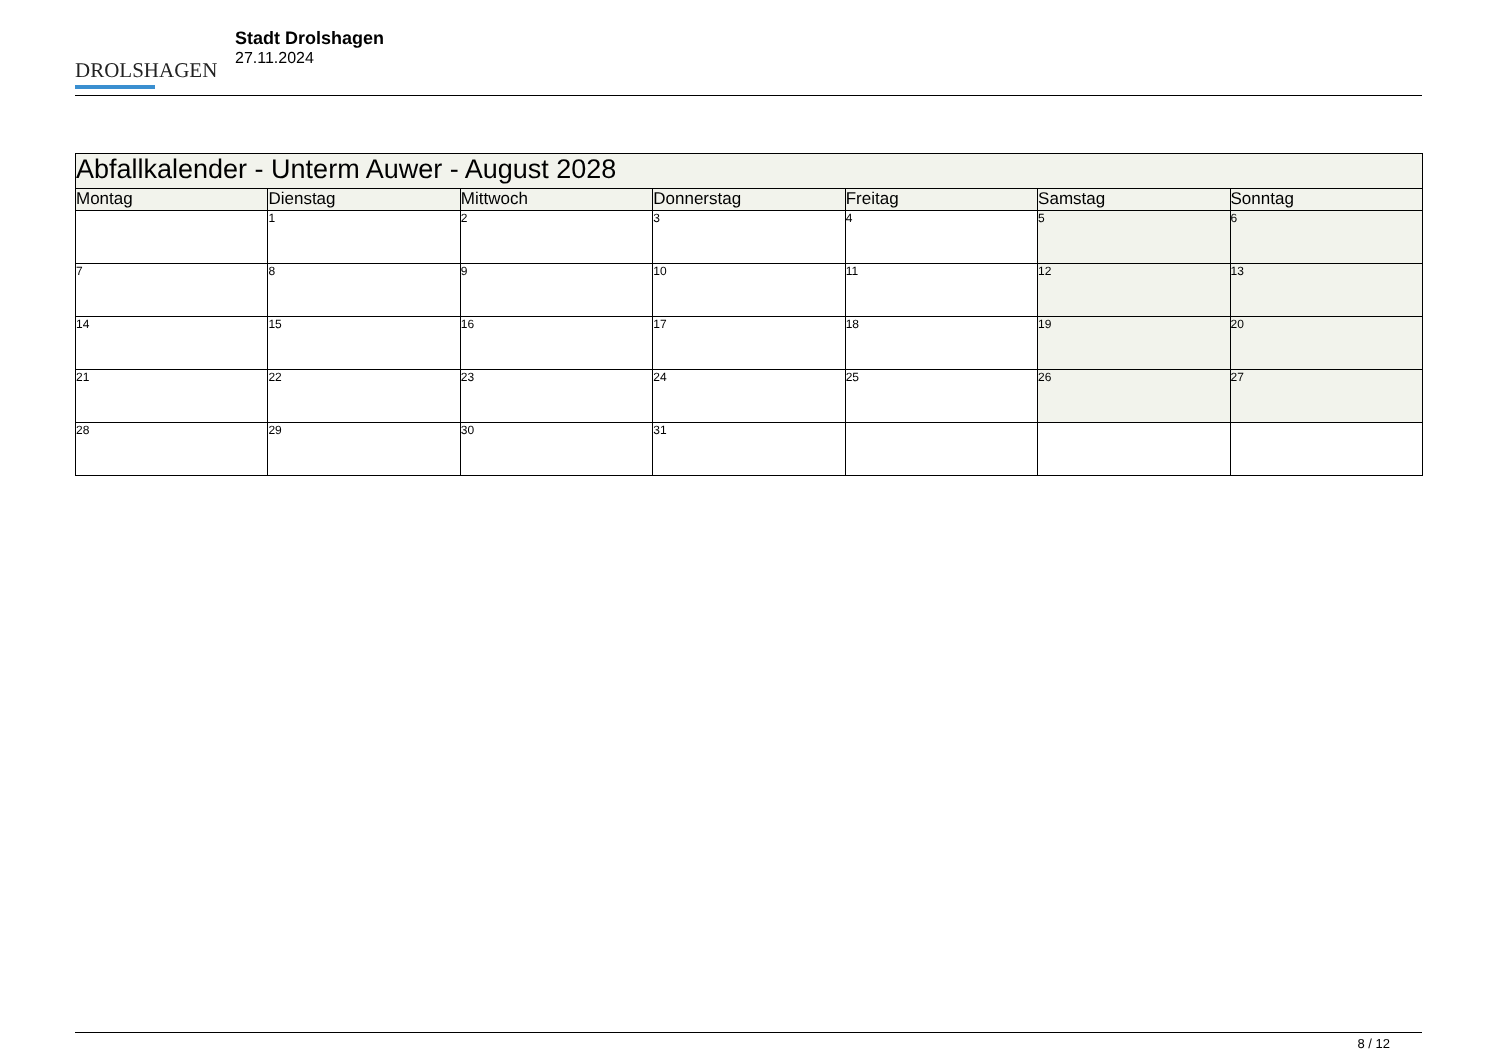DROLSHAGEN
Stadt Drolshagen
27.11.2024
| Abfallkalender - Unterm Auwer - August 2028 | | | | | | |
| Montag | Dienstag | Mittwoch | Donnerstag | Freitag | Samstag | Sonntag |
| | 1 | 2 | 3 | 4 | 5 | 6 |
| 7 | 8 | 9 | 10 | 11 | 12 | 13 |
| 14 | 15 | 16 | 17 | 18 | 19 | 20 |
| 21 | 22 | 23 | 24 | 25 | 26 | 27 |
| 28 | 29 | 30 | 31 | | | |
8 / 12